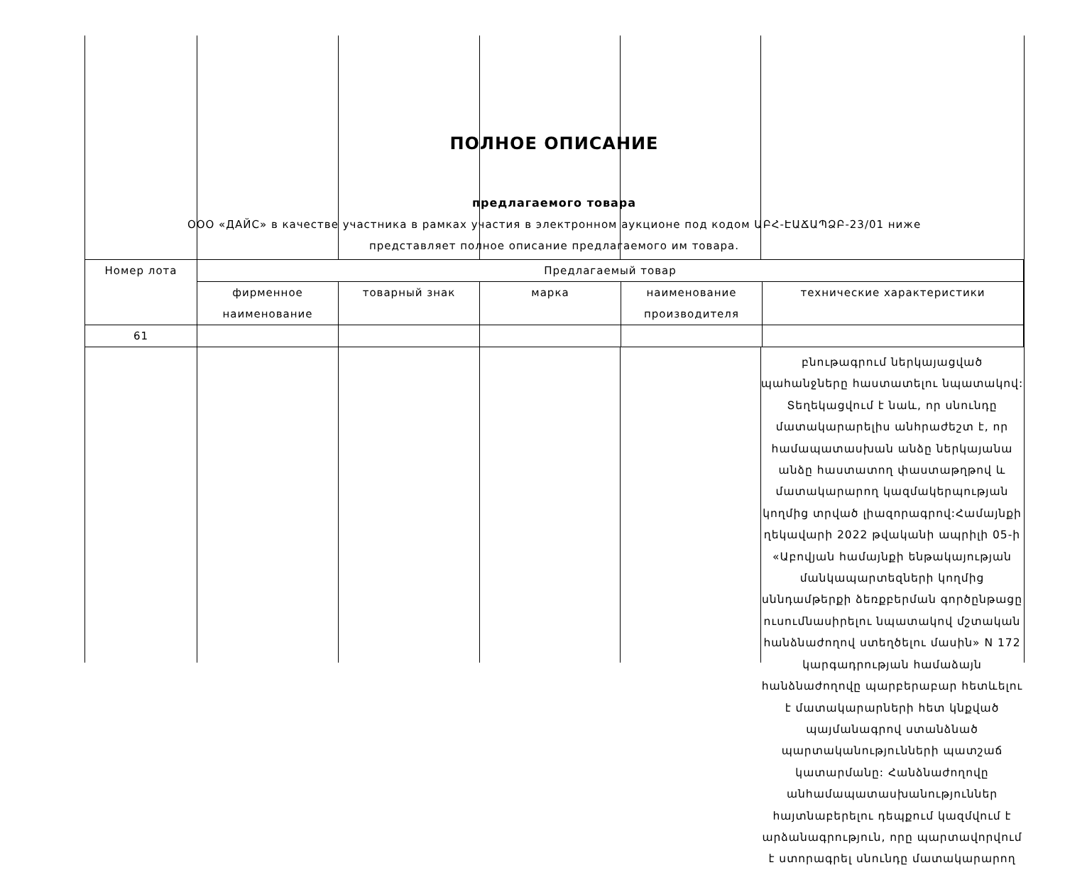ПОЛНОЕ ОПИСАНИЕ
предлагаемого товара
ООО «ДАЙС» в качестве участника в рамках участия в электронном аукционе под кодом ԱԲՀ-ԷԱՃԱՊՁԲ-23/01 ниже
представляет полное описание предлагаемого им товара.
| Номер лота | Предлагаемый товар | | | | |
| --- | --- | --- | --- | --- | --- |
| | фирменное наименование | товарный знак | марка | наименование производителя | технические характеристики |
| 61 | | | | | |
բնութագրում ներկայացված պահանջները հաստատելու նպատակով: Տեղեկացվում է նաև, որ սնունդը մատակարարելիս անհրաժեշտ է, որ համապատասխան անձը ներկայանա անձը հաստատող փաստաթղթով և մատակարարող կազմակերպության կողմից տրված լիազորագրով:Համայնքի ղեկավարի 2022 թվականի ապրիլի 05-ի «Աբովյան համայնքի ենթակայության մանկապարտեզների կողմից սննդամթերքի ձեռքբերման գործընթացը ուսումնասիրելու նպատակով մշտական հանձնաժողով ստեղծելու մասին» N 172 կարգադրության համաձայն հանձնաժողովը պարբերաբար հետևելու է մատակարարների հետ կնքված պայմանագրով ստանձնած պարտականությունների պատշաճ կատարմանը: Հանձնաժողովը անհամապատասխանություններ հայտնաբերելու դեպքում կազմվում է արձանագրություն, որը պարտավորվում է ստորագրել սնունդը մատակարարող